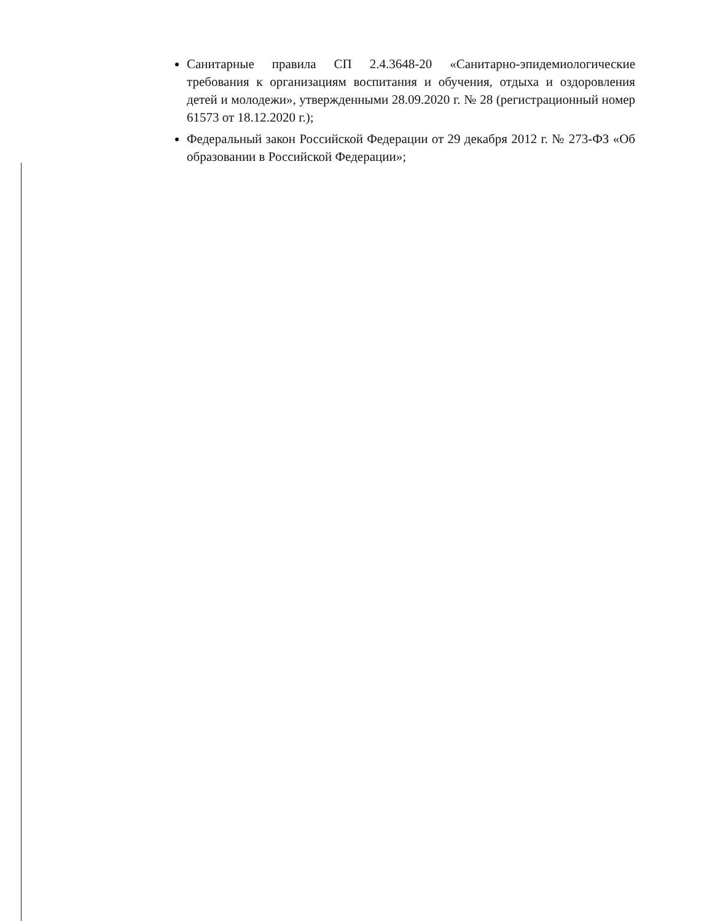Санитарные правила СП 2.4.3648-20 «Санитарно-эпидемиологические требования к организациям воспитания и обучения, отдыха и оздоровления детей и молодежи», утвержденными 28.09.2020 г. № 28 (регистрационный номер 61573 от 18.12.2020 г.);
Федеральный закон Российской Федерации от 29 декабря 2012 г. № 273-ФЗ «Об образовании в Российской Федерации»;